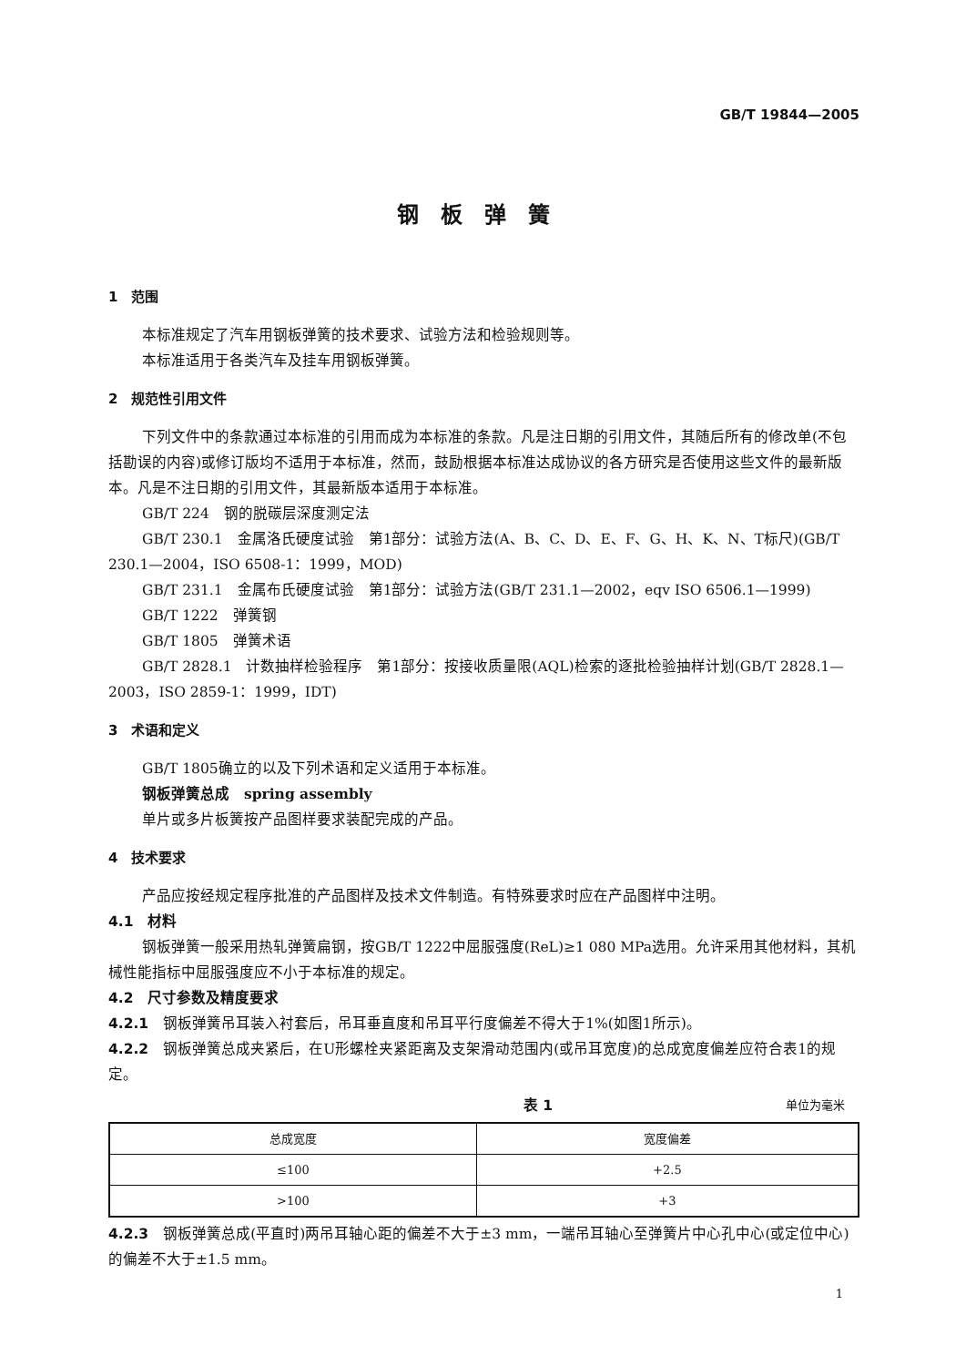GB/T 19844—2005
钢板弹簧
1　范围
本标准规定了汽车用钢板弹簧的技术要求、试验方法和检验规则等。
本标准适用于各类汽车及挂车用钢板弹簧。
2　规范性引用文件
下列文件中的条款通过本标准的引用而成为本标准的条款。凡是注日期的引用文件，其随后所有的修改单(不包括勘误的内容)或修订版均不适用于本标准，然而，鼓励根据本标准达成协议的各方研究是否使用这些文件的最新版本。凡是不注日期的引用文件，其最新版本适用于本标准。
GB/T 224　钢的脱碳层深度测定法
GB/T 230.1　金属洛氏硬度试验　第1部分：试验方法(A、B、C、D、E、F、G、H、K、N、T标尺)(GB/T 230.1—2004，ISO 6508-1：1999，MOD)
GB/T 231.1　金属布氏硬度试验　第1部分：试验方法(GB/T 231.1—2002，eqv ISO 6506.1—1999)
GB/T 1222　弹簧钢
GB/T 1805　弹簧术语
GB/T 2828.1　计数抽样检验程序　第1部分：按接收质量限(AQL)检索的逐批检验抽样计划(GB/T 2828.1—2003，ISO 2859-1：1999，IDT)
3　术语和定义
GB/T 1805确立的以及下列术语和定义适用于本标准。
钢板弹簧总成　spring assembly
单片或多片板簧按产品图样要求装配完成的产品。
4　技术要求
产品应按经规定程序批准的产品图样及技术文件制造。有特殊要求时应在产品图样中注明。
4.1　材料
钢板弹簧一般采用热轧弹簧扁钢，按GB/T 1222中屈服强度(ReL)≥1 080 MPa选用。允许采用其他材料，其机械性能指标中屈服强度应不小于本标准的规定。
4.2　尺寸参数及精度要求
4.2.1　钢板弹簧吊耳装入衬套后，吊耳垂直度和吊耳平行度偏差不得大于1%(如图1所示)。
4.2.2　钢板弹簧总成夹紧后，在U形螺栓夹紧距离及支架滑动范围内(或吊耳宽度)的总成宽度偏差应符合表1的规定。
表 1 单位为毫米
| 总成宽度 | 宽度偏差 |
| --- | --- |
| ≤100 | +2.5 |
| >100 | +3 |
4.2.3　钢板弹簧总成(平直时)两吊耳轴心距的偏差不大于±3 mm，一端吊耳轴心至弹簧片中心孔中心(或定位中心)的偏差不大于±1.5 mm。
1